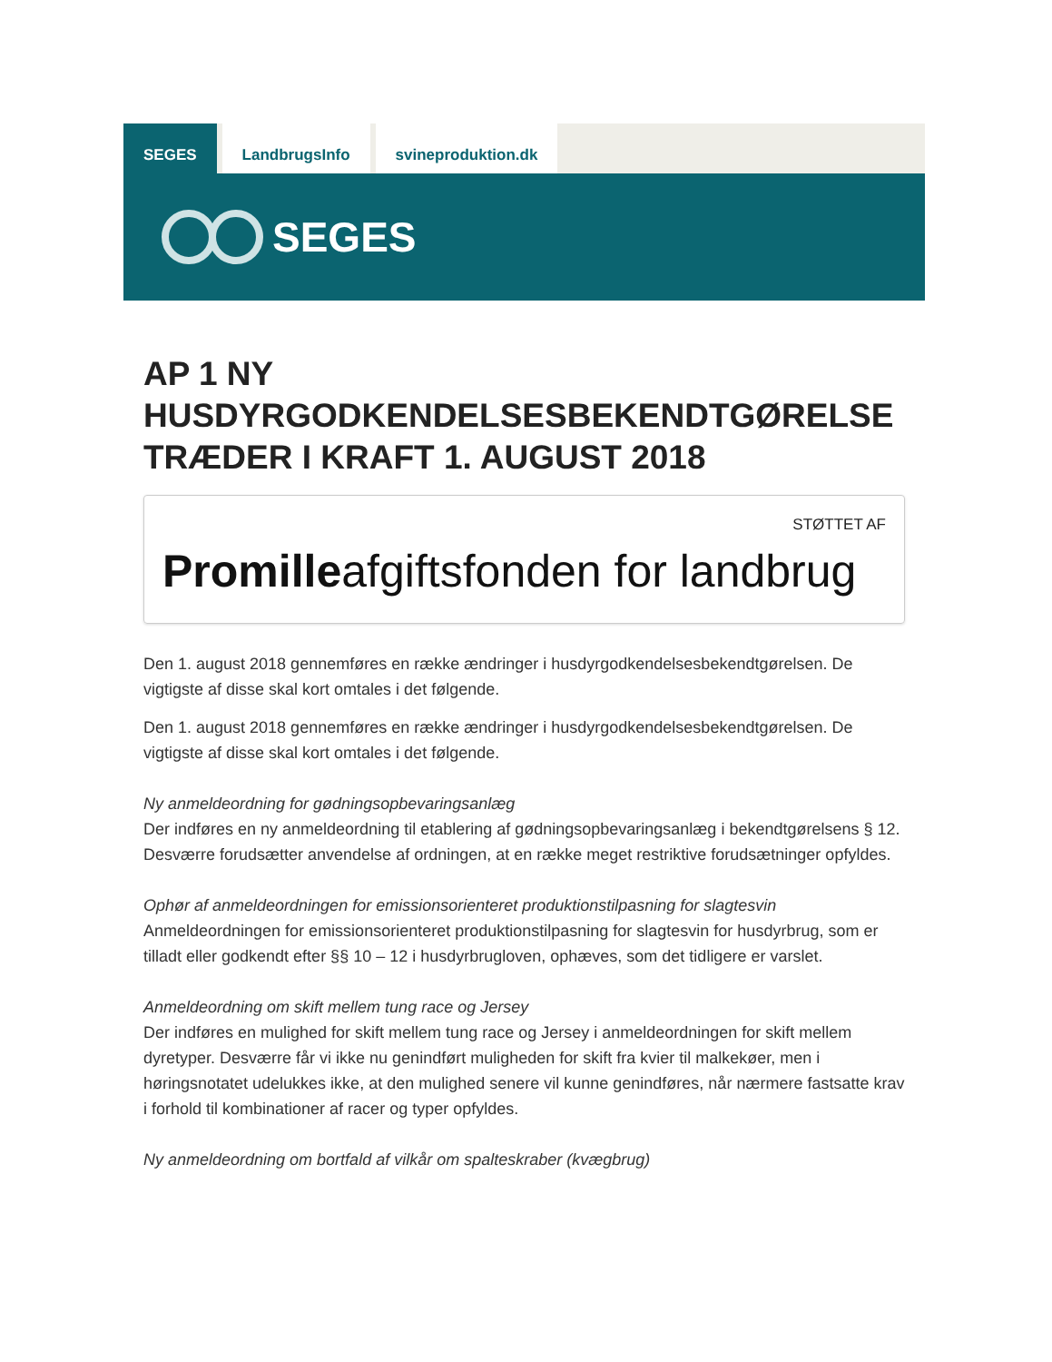SEGES LandbrugsInfo svineproduktion.dk
SEGES
AP 1 NY HUSDYRGODKENDELSESBEKENDTGØRELSE TRÆDER I KRAFT 1. AUGUST 2018
STØTTET AF
Promilleafgiftsfonden for landbrug
Den 1. august 2018 gennemføres en række ændringer i husdyrgodkendelsesbekendtgørelsen. De vigtigste af disse skal kort omtales i det følgende.
Den 1. august 2018 gennemføres en række ændringer i husdyrgodkendelsesbekendtgørelsen. De vigtigste af disse skal kort omtales i det følgende.
Ny anmeldeordning for gødningsopbevaringsanlæg
Der indføres en ny anmeldeordning til etablering af gødningsopbevaringsanlæg i bekendtgørelsens § 12. Desværre forudsætter anvendelse af ordningen, at en række meget restriktive forudsætninger opfyldes.
Ophør af anmeldeordningen for emissionsorienteret produktionstilpasning for slagtesvin
Anmeldeordningen for emissionsorienteret produktionstilpasning for slagtesvin for husdyrbrug, som er tilladt eller godkendt efter §§ 10 – 12 i husdyrbrugloven, ophæves, som det tidligere er varslet.
Anmeldeordning om skift mellem tung race og Jersey
Der indføres en mulighed for skift mellem tung race og Jersey i anmeldeordningen for skift mellem dyretyper. Desværre får vi ikke nu genindført muligheden for skift fra kvier til malkekøer, men i høringsnotatet udelukkes ikke, at den mulighed senere vil kunne genindføres, når nærmere fastsatte krav i forhold til kombinationer af racer og typer opfyldes.
Ny anmeldeordning om bortfald af vilkår om spalteskraber (kvægbrug)